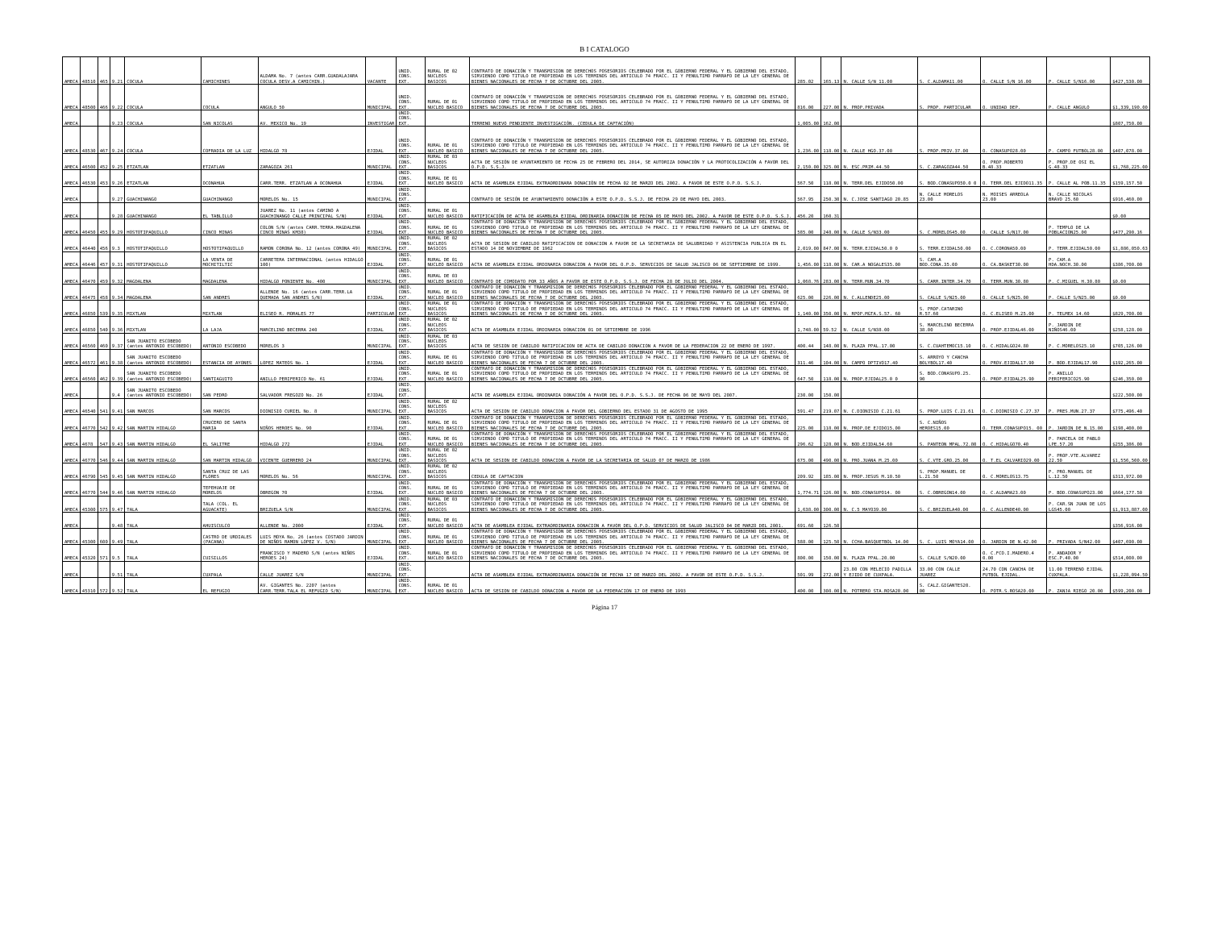B I CATALOGO
| AMECA | 48510 | 465 | 9.21 | COCULA | CAMICHINES | ALDAMA No. 7 (antes CARR.GUADALAJARA COCULA DESV.A CAMICHIN.) | VACANTE | UNID. CONS. EXT. | RURAL DE 02 NUCLEOS BASICOS | CONTRATO DE DONACIÓN Y TRANSMISION DE DERECHOS POSESORIOS CELEBRADO POR EL GOBIERNO FEDERAL Y EL GOBIERNO DEL ESTADO, SIRVIENDO COMO TITULO DE PROPIEDAD EN LOS TERMINOS DEL ARTICULO 74 FRACC. II Y PENULTIMO PARRAFO DE LA LEY GENERAL DE BIENES NACIONALES DE FECHA 7 DE OCTUBRE DEL 2005. | 285.02 | 165.13 | N. CALLE S/N 11.00 | S. C.ALDAMA11.00 | O. CALLE S/N 16.00 | P. CALLE S/N16.00 | $427,530.00 |
| AMECA | 48500 | 466 | 9.22 | COCULA | COCULA | ANGULO 50 | MUNICIPAL | UNID. CONS. EXT. | RURAL DE 01 NUCLEO BASICO | CONTRATO DE DONACIÓN Y TRANSMISION DE DERECHOS POSESORIOS CELEBRADO POR EL GOBIERNO FEDERAL Y EL GOBIERNO DEL ESTADO, SIRVIENDO COMO TITULO DE PROPIEDAD EN LOS TERMINOS DEL ARTICULO 74 FRACC. II Y PENULTIMO PARRAFO DE LA LEY GENERAL DE BIENES NACIONALES DE FECHA 7 DE OCTUBRE DEL 2005. | 816.00 | 227.00 | N. PROP.PRIVADA | S. PROP. PARTICULAR | O. UNIDAD DEP. | P. CALLE ANGULO | $1,339,190.00 |
| AMECA | | | 9.23 | COCULA | SAN NICOLAS | AV. MEXICO No. 19 | INVESTIGAR | UNID. CONS. EXT. | | TERRENO NUEVO PENDIENTE INVESTIGACIÓN. (CEDULA DE CAPTACIÓN) | 1,005.00 | 162.00 | | | | | $807,750.00 |
| AMECA | 48530 | 467 | 9.24 | COCULA | COFRADIA DE LA LUZ | HIDALGO 78 | EJIDAL | UNID. CONS. EXT. | RURAL DE 01 NUCLEO BASICO | CONTRATO DE DONACIÓN Y TRANSMISION DE DERECHOS POSESORIOS CELEBRADO POR EL GOBIERNO FEDERAL Y EL GOBIERNO DEL ESTADO, SIRVIENDO COMO TITULO DE PROPIEDAD EN LOS TERMINOS DEL ARTICULO 74 FRACC. II Y PENULTIMO PARRAFO DE LA LEY GENERAL DE BIENES NACIONALES DE FECHA 7 DE OCTUBRE DEL 2005. | 1,236.00 | 118.00 | N. CALLE HGO.37.00 | S. PROP.PRIV.37.00 | O. CONASUPO28.00 | P. CAMPO FUTBOL28.00 | $407,078.00 |
| AMECA | 46500 | 452 | 9.25 | ETZATLAN | ETZATLAN | ZARAGOZA 261 | MUNICIPAL | UNID. CONS. EXT. | RURAL DE 03 NUCLEOS BASICOS | ACTA DE SESIÓN DE AYUNTAMIENTO DE FECHA 25 DE FEBRERO DEL 2014, SE AUTORIZA DONACIÓN Y LA PROTOCOLIZACIÓN A FAVOR DEL O.P.D. S.S.J. | 2,150.00 | 325.00 | N. ESC.PRIM.44.50 | S. C.ZARAGOZA44.50 | O. PROP.ROBERTO B.48.33 | P. PROP.DE OSI EL G.48.33 | $1,768,225.00 |
| AMECA | 46530 | 453 | 9.26 | ETZATLAN | OCONAHUA | CARR.TERR. ETZATLAN A OCONAHUA | EJIDAL | UNID. CONS. EXT. | RURAL DE 01 NUCLEO BASICO | ACTA DE ASAMBLEA EJIDAL EXTRAORDINARA DONACIÓN DE FECHA 02 DE MARZO DEL 2002. A FAVOR DE ESTE O.P.D. S.S.J. | 567.50 | 118.00 | N. TERR.DEL EJIDO50.00 | S. BOD.CONASUPO50.0 0 | O. TERR.DEL EJIDO11.35 | P. CALLE AL POB.11.35 | $159,157.50 |
| AMECA | | | 9.27 | GUACHINANGO | GUACHINANGO | MORELOS No. 15 | MUNICIPAL | UNID. CONS. EXT. | | CONTRATO DE SESIÓN DE AYUNTAMIENTO DONACIÓN A ESTE O.P.D. S.S.J. DE FECHA 29 DE MAYO DEL 2003. | 567.95 | 250.30 | N. C.JOSE SANTIAGO 20.85 | N. CALLE MORELOS 23.00 | N. MOISES ARREOLA 23.00 | N. CALLE NICOLAS BRAVO 25.60 | $916,460.00 |
| AMECA | | | 9.28 | GUACHINANGO | EL TABLILLO | JUAREZ No. 11 (antes CAMINO A GUACHINANGO CALLE PRINCIPAL S/N) | EJIDAL | UNID. CONS. EXT. | RURAL DE 01 NUCLEO BASICO | RATIFICACIÓN DE ACTA DE ASAMBLEA EJIDAL ORDINARIA DONACION DE FECHA 05 DE MAYO DEL 2002. A FAVOR DE ESTE O.P.D. S.S.J. | 456.20 | 160.31 | | | | | $0.00 |
| AMECA | 46450 | 455 | 9.29 | HOSTOTIPAQUILLO | CINCO MINAS | COLON S/N (antes CARR.TERRA.MAGDALENA CINCO MINAS KM38) | EJIDAL | UNID. CONS. EXT. | RURAL DE 01 NUCLEO BASICO | CONTRATO DE DONACIÓN Y TRANSMISION DE DERECHOS POSESORIOS CELEBRADO POR EL GOBIERNO FEDERAL Y EL GOBIERNO DEL ESTADO, SIRVIENDO COMO TITULO DE PROPIEDAD EN LOS TERMINOS DEL ARTICULO 74 FRACC. II Y PENULTIMO PARRAFO DE LA LEY GENERAL DE BIENES NACIONALES DE FECHA 7 DE OCTUBRE DEL 2005. | 585.00 | 248.00 | N. CALLE S/N33.00 | S. C.MORELOS45.00 | O. CALLE S/N17.00 | P. TEMPLO DE LA POBLACION25.00 | $477,290.16 |
| AMECA | 46440 | 456 | 9.3 | HOSTOTIPAQUILLO | HOSTOTIPAQUILLO | RAMON CORONA No. 12 (antes CORONA 49) | MUNICIPAL | UNID. CONS. EXT. | RURAL DE 02 NUCLEOS BASICOS | ACTA DE SESION DE CABILDO RATIFICACION DE DONACION A FAVOR DE LA SECRETARIA DE SALUBRIDAD Y ASISTENCIA PUBLICA EN EL ESTADO 14 DE NOVIEMBRE DE 1962 | 2,019.00 | 847.00 | N. TERR.EJIDAL50.0 0 | S. TERR.EJIDAL50.00 | O. C.CORONA50.00 | P. TERR.EJIDAL50.00 | $1,886,050.63 |
| AMECA | 46446 | 457 | 9.31 | HOSTOTIPAQUILLO | LA VENTA DE MOCHITILTIC | CARRETERA INTERNACIONAL (antes HIDALGO 100) | EJIDAL | UNID. CONS. EXT. | RURAL DE 01 NUCLEO BASICO | ACTA DE ASAMBLEA EJIDAL ORDINARIA DONACION A FAVOR DEL O.P.D. SERVICIOS DE SALUD JALISCO 06 DE SEPTIEMBRE DE 1999. | 1,456.00 | 118.00 | N. CAR.A NOGALES35.00 | S. CAM.A BOD.CONA.35.00 | O. CA.BASKET30.00 | P. CAM.A HDA.NOCH.30.00 | $386,700.00 |
| AMECA | 46470 | 459 | 9.32 | MAGDALENA | MAGDALENA | HIDALGO PONIENTE No. 400 | MUNICIPAL | UNID. CONS. EXT. | RURAL DE 03 NUCLEO BASICO | CONTRATO DE COMODATO POR 33 AÑOS A FAVOR DE ESTE O.P.D. S.S.J. DE FECHA 28 DE JULIO DEL 2004. | 1,068.76 | 283.00 | N. TERR.MUN.34.70 | S. CARR.INTER.34.70 | O. TERR.MUN.30.80 | P. C.MIGUEL H.30.80 | $0.00 |
| AMECA | 46475 | 458 | 9.34 | MAGDALENA | SAN ANDRES | ALLENDE No. 16 (antes CARR.TERR.LA QUEMADA SAN ANDRES S/N) | EJIDAL | UNID. CONS. EXT. | RURAL DE 01 NUCLEO BASICO | CONTRATO DE DONACIÓN Y TRANSMISION DE DERECHOS POSESORIOS CELEBRADO POR EL GOBIERNO FEDERAL Y EL GOBIERNO DEL ESTADO, SIRVIENDO COMO TITULO DE PROPIEDAD EN LOS TERMINOS DEL ARTICULO 74 FRACC. II Y PENULTIMO PARRAFO DE LA LEY GENERAL DE BIENES NACIONALES DE FECHA 7 DE OCTUBRE DEL 2005. | 625.00 | 226.00 | N. C.ALLENDE25.00 | S. CALLE S/N25.00 | O. CALLE S/N25.00 | P. CALLE S/N25.00 | $0.00 |
| AMECA | 46850 | 539 | 9.35 | MIXTLAN | MIXTLAN | ELISEO R. MORALES 77 | PARTICULAR | UNID. CONS. EXT. | RURAL DE 01 NUCLEOS BASICOS | CONTRATO DE DONACIÓN Y TRANSMISION DE DERECHOS POSESORIOS CELEBRADO POR EL GOBIERNO FEDERAL Y EL GOBIERNO DEL ESTADO, SIRVIENDO COMO TITULO DE PROPIEDAD EN LOS TERMINOS DEL ARTICULO 74 FRACC. II Y PENULTIMO PARRAFO DE LA LEY GENERAL DE BIENES NACIONALES DE FECHA 7 DE OCTUBRE DEL 2005. | 1,140.00 | 350.00 | N. RPOP.MGTA.S.57. 60 | S. PROP.CATARINO R.57.60 | O. C.ELISEO M.25.00 | P. TELMEX 14.60 | $829,700.00 |
| AMECA | 46850 | 540 | 9.36 | MIXTLAN | LA LAJA | MARCELINO BECERRA 240 | EJIDAL | UNID. CONS. EXT. | RURAL DE 02 NUCLEOS BASICOS | ACTA DE ASAMBLEA EJIDAL ORDINARIA DONACION 01 DE SETIEMBRE DE 1996 | 1,748.00 | 59.52 | N. CALLE S/N38.00 | S. MARCELINO BECERRA 38.00 | O. PROP.EJIDAL46.00 | P. JARDIN DE NIÑOS46.00 | $258,128.00 |
| AMECA | 46560 | 460 | 9.37 | SAN JUANITO ESCOBEDO (antes ANTONIO ESCOBEDO) | ANTONIO ESCOBEDO | MORELOS 3 | MUNICIPAL | UNID. CONS. EXT. | RURAL DE 03 NUCLEOS BASICOS | ACTA DE SESION DE CABILDO RATIFICACION DE ACTA DE CABILDO DONACION A FAVOR DE LA FEDERACION 22 DE ENERO DE 1997. | 400.44 | 148.00 | N. PLAZA PPAL.17.00 | S. C.CUAHTEMOC15.10 | O. C.HIDALGO24.80 | P. C.MORELOS25.10 | $705,126.00 |
| AMECA | 46572 | 461 | 9.38 | SAN JUANITO ESCOBEDO (antes ANTONIO ESCOBEDO) | ESTANCIA DE AYONES | LOPEZ MATEOS No. 1 | EJIDAL | UNID. CONS. EXT. | RURAL DE 01 NUCLEO BASICO | CONTRATO DE DONACIÓN Y TRANSMISION DE DERECHOS POSESORIOS CELEBRADO POR EL GOBIERNO FEDERAL Y EL GOBIERNO DEL ESTADO, SIRVIENDO COMO TITULO DE PROPIEDAD EN LOS TERMINOS DEL ARTICULO 74 FRACC. II Y PENULTIMO PARRAFO DE LA LEY GENERAL DE BIENES NACIONALES DE FECHA 7 DE OCTUBRE DEL 2005. | 311.46 | 104.00 | N. CAMPO DPTIVO17.40 | S. ARROYO Y CANCHA BOLYBOL17.40 | O. PROV.EJIDAL17.90 | P. BOD.EJIDAL17.90 | $192,265.00 |
| AMECA | 46560 | 462 | 9.39 | SAN JUANITO ESCOBEDO (antes ANTONIO ESCOBEDO) | SANTIAGUITO | ANILLO PERIFERICO No. 61 | EJIDAL | UNID. CONS. EXT. | RURAL DE 01 NUCLEO BASICO | CONTRATO DE DONACIÓN Y TRANSMISION DE DERECHOS POSESORIOS CELEBRADO POR EL GOBIERNO FEDERAL Y EL GOBIERNO DEL ESTADO, SIRVIENDO COMO TITULO DE PROPIEDAD EN LOS TERMINOS DEL ARTICULO 74 FRACC. II Y PENULTIMO PARRAFO DE LA LEY GENERAL DE BIENES NACIONALES DE FECHA 7 DE OCTUBRE DEL 2005. | 647.50 | 118.00 | N. PROP.EJIDAL25.0 0 | S. BOD.CONASUPO.25. 90 | O. PROP.EJIDAL25.90 | P. ANILLO PERIFERICO25.90 | $246,350.00 |
| AMECA | | | 9.4 | SAN JUANITO ESCOBEDO (antes ANTONIO ESCOBEDO) | SAN PEDRO | SALVADOR FREGOZO No. 26 | EJIDAL | UNID. CONS. EXT. | | ACTA DE ASAMBLEA EJIDAL ORDINARIA DONACIÓN A FAVOR DEL O.P.D. S.S.J. DE FECHA 06 DE MAYO DEL 2007. | 230.00 | 150.00 | | | | | $222,500.00 |
| AMECA | 46540 | 541 | 9.41 | SAN MARCOS | SAN MARCOS | DIONISIO CURIEL No. 8 | MUNICIPAL | UNID. CONS. EXT. | RURAL DE 02 NUCLEOS BASICOS | ACTA DE SESION DE CABILDO DONACION A FAVOR DEL GOBIERNO DEL ESTADO 31 DE AGOSTO DE 1995 | 591.47 | 219.07 | N. C.DIONISIO C.21.61 | S. PROP.LUIS C.21.61 | O. C.DIONISIO C.27.37 | P. PRES.MUN.27.37 | $775,496.40 |
| AMECA | 46770 | 542 | 9.42 | SAN MARTIN HIDALGO | CRUCERO DE SANTA MARIA | NIÑOS HEROES No. 90 | EJIDAL | UNID. CONS. EXT. | RURAL DE 01 NUCLEO BASICO | CONTRATO DE DONACIÓN Y TRANSMISION DE DERECHOS POSESORIOS CELEBRADO POR EL GOBIERNO FEDERAL Y EL GOBIERNO DEL ESTADO, SIRVIENDO COMO TITULO DE PROPIEDAD EN LOS TERMINOS DEL ARTICULO 74 FRACC. II Y PENULTIMO PARRAFO DE LA LEY GENERAL DE BIENES NACIONALES DE FECHA 7 DE OCTUBRE DEL 2005. | 225.00 | 118.00 | N. PROP.DE EJIDO15.00 | S. C.NIÑOS HEROES15.00 | O. TERR.CONASUPO15. 00 | P. JARDIN DE N.15.00 | $198,400.00 |
| AMECA | 4678 | 547 | 9.43 | SAN MARTIN HIDALGO | EL SALITRE | HIDALGO 272 | EJIDAL | UNID. CONS. EXT. | RURAL DE 01 NUCLEO BASICO | CONTRATO DE DONACIÓN Y TRANSMISION DE DERECHOS POSESORIOS CELEBRADO POR EL GOBIERNO FEDERAL Y EL GOBIERNO DEL ESTADO, SIRVIENDO COMO TITULO DE PROPIEDAD EN LOS TERMINOS DEL ARTICULO 74 FRACC. II Y PENULTIMO PARRAFO DE LA LEY GENERAL DE BIENES NACIONALES DE FECHA 7 DE OCTUBRE DEL 2005. | 296.62 | 128.00 | N. BOD.EJIDAL54.60 | S. PANTEON MPAL.72.80 | O. C.HIDALGO70.40 | P. PARCELA DE PABLO LPE.57.20 | $255,386.00 |
| AMECA | 46770 | 546 | 9.44 | SAN MARTIN HIDALGO | SAN MARTIN HIDALGO | VICENTE GUERRERO 24 | MUNICIPAL | UNID. CONS. EXT. | RURAL DE 02 NUCLEOS BASICOS | ACTA DE SESION DE CABILDO DONACION A FAVOR DE LA SECRETARIA DE SALUD 07 DE MARZO DE 1986 | 675.00 | 490.00 | N. PRO.JUANA M.25.00 | S. C.VTE.GRO.25.00 | O. T.EL CALVARIO29.00 | P. PROP.VTE.ALVAREZ 22.50 | $1,556,500.00 |
| AMECA | 46790 | 545 | 9.45 | SAN MARTIN HIDALGO | SANTA CRUZ DE LAS FLORES | MORELOS No. 56 | MUNICIPAL | UNID. CONS. EXT. | RURAL DE 02 NUCLEOS BASICOS | CEDULA DE CAPTACION | 209.92 | 185.00 | N. PROP.JESUS M.10.50 | S. PROP.MANUEL DE L.21.50 | O. C.MORELOS13.75 | P. PRO.MANUEL DE L.12.50 | $313,972.00 |
| AMECA | 46770 | 544 | 9.46 | SAN MARTIN HIDALGO | TEPEHUAJE DE MORELOS | OBREGON 70 | EJIDAL | UNID. CONS. EXT. | RURAL DE 01 NUCLEO BASICO | CONTRATO DE DONACIÓN Y TRANSMISION DE DERECHOS POSESORIOS CELEBRADO POR EL GOBIERNO FEDERAL Y EL GOBIERNO DEL ESTADO, SIRVIENDO COMO TITULO DE PROPIEDAD EN LOS TERMINOS DEL ARTICULO 74 FRACC. II Y PENULTIMO PARRAFO DE LA LEY GENERAL DE BIENES NACIONALES DE FECHA 7 DE OCTUBRE DEL 2005. | 1,774.71 | 126.00 | N. BOD.CONASUPO14. 00 | S. C.OBREGON14.00 | O. C.ALDAMA23.00 | P. BOD.CONASUPO23.00 | $664,177.50 |
| AMECA | 45300 | 575 | 9.47 | TALA | TALA (COL. EL AGUACATE) | BRIZUELA S/N | MUNICIPAL | UNID. CONS. EXT. | RURAL DE 03 NUCLEOS BASICOS | CONTRATO DE DONACIÓN Y TRANSMISION DE DERECHOS POSESORIOS CELEBRADO POR EL GOBIERNO FEDERAL Y EL GOBIERNO DEL ESTADO, SIRVIENDO COMO TITULO DE PROPIEDAD EN LOS TERMINOS DEL ARTICULO 74 FRACC. II Y PENULTIMO PARRAFO DE LA LEY GENERAL DE BIENES NACIONALES DE FECHA 7 DE OCTUBRE DEL 2005. | 1,638.00 | 300.00 | N. C.5 MAYO39.00 | S. C.BRIZUELA40.00 | O. C.ALLENDE40.00 | P. CAR.SN JUAN DE LOS LGS45.00 | $1,913,887.00 |
| AMECA | | | 9.48 | TALA | AHUISCULCO | ALLENDE No. 2000 | EJIDAL | UNID. CONS. EXT. | RURAL DE 01 NUCLEO BASICO | ACTA DE ASAMBLEA EJIDAL EXTRAORDINARIA DONACION A FAVOR DEL O.P.D. SERVICIOS DE SALUD JALISCO 04 DE MARZO DEL 2001. | 691.60 | 126.50 | | | | | $356,916.00 |
| AMECA | 45300 | 600 | 9.49 | TALA | CASTRO DE URDIALES (PACANA) | LUIS MOYA No. 26 (antes COSTADO JARDIN DE NIÑOS RAMON LOPEZ V. S/N) | MUNICIPAL | UNID. CONS. EXT. | RURAL DE 01 NUCLEO BASICO | CONTRATO DE DONACIÓN Y TRANSMISION DE DERECHOS POSESORIOS CELEBRADO POR EL GOBIERNO FEDERAL Y EL GOBIERNO DEL ESTADO, SIRVIENDO COMO TITULO DE PROPIEDAD EN LOS TERMINOS DEL ARTICULO 74 FRACC. II Y PENULTIMO PARRAFO DE LA LEY GENERAL DE BIENES NACIONALES DE FECHA 7 DE OCTUBRE DEL 2005. | 588.00 | 125.50 | N. CCHA.BASQUETBOL 14.00 | S. C. LUIS MOYA14.00 | O. JARDIN DE N.42.00 | P. PRIVADA S/N42.00 | $407,690.00 |
| AMECA | 45320 | 571 | 9.5 | TALA | CUISILLOS | FRANCISCO Y MADERO S/N (antes NIÑOS HEROES 24) | EJIDAL | UNID. CONS. EXT. | RURAL DE 01 NUCLEO BASICO | CONTRATO DE DONACIÓN Y TRANSMISION DE DERECHOS POSESORIOS CELEBRADO POR EL GOBIERNO FEDERAL Y EL GOBIERNO DEL ESTADO, SIRVIENDO COMO TITULO DE PROPIEDAD EN LOS TERMINOS DEL ARTICULO 74 FRACC. II Y PENULTIMO PARRAFO DE LA LEY GENERAL DE BIENES NACIONALES DE FECHA 7 DE OCTUBRE DEL 2005. | 800.00 | 150.00 | N. PLAZA PPAL.20.00 | S. CALLE S/N20.00 | O. C.FCO.I.MADERO.4 0.00 | P. ANDADOR Y ESC.P.40.00 | $514,000.00 |
| AMECA | | | 9.51 | TALA | CUXPALA | CALLE JUAREZ S/N | MUNICIPAL | UNID. CONS. EXT. | | ACTA DE ASAMBLEA EJIDAL EXTRAORDINARIA DONACIÓN DE FECHA 17 DE MARZO DEL 2002. A FAVOR DE ESTE O.P.D. S.S.J. | 501.99 | 272.00 | 23.80 CON MELECIO PADILLA Y EJIDO DE CUXPALA. | 33.00 CON CALLE JUAREZ | 24.70 CON CANCHA DE FUTBOL EJIDAL. | 11.00 TERRENO EJIDAL CUXPALA. | $1,228,094.50 |
| AMECA | 45310 | 572 | 9.52 | TALA | EL REFUGIO | AV. GIGANTES No. 2207 (antes CARR.TERR.TALA EL REFUGIO S/N) | MUNICIPAL | UNID. CONS. EXT. | RURAL DE 01 NUCLEO BASICO | ACTA DE SESION DE CABILDO DONACION A FAVOR DE LA FEDERACION 17 DE ENERO DE 1993 | 400.00 | 308.00 | N. POTRERO STA.ROSA20.00 | S. CALZ.GIGANTES20. 00 | O. POTR.S.ROSA20.00 | P. ZANJA RIEGO 20.00 | $599,200.00 |
Página 17